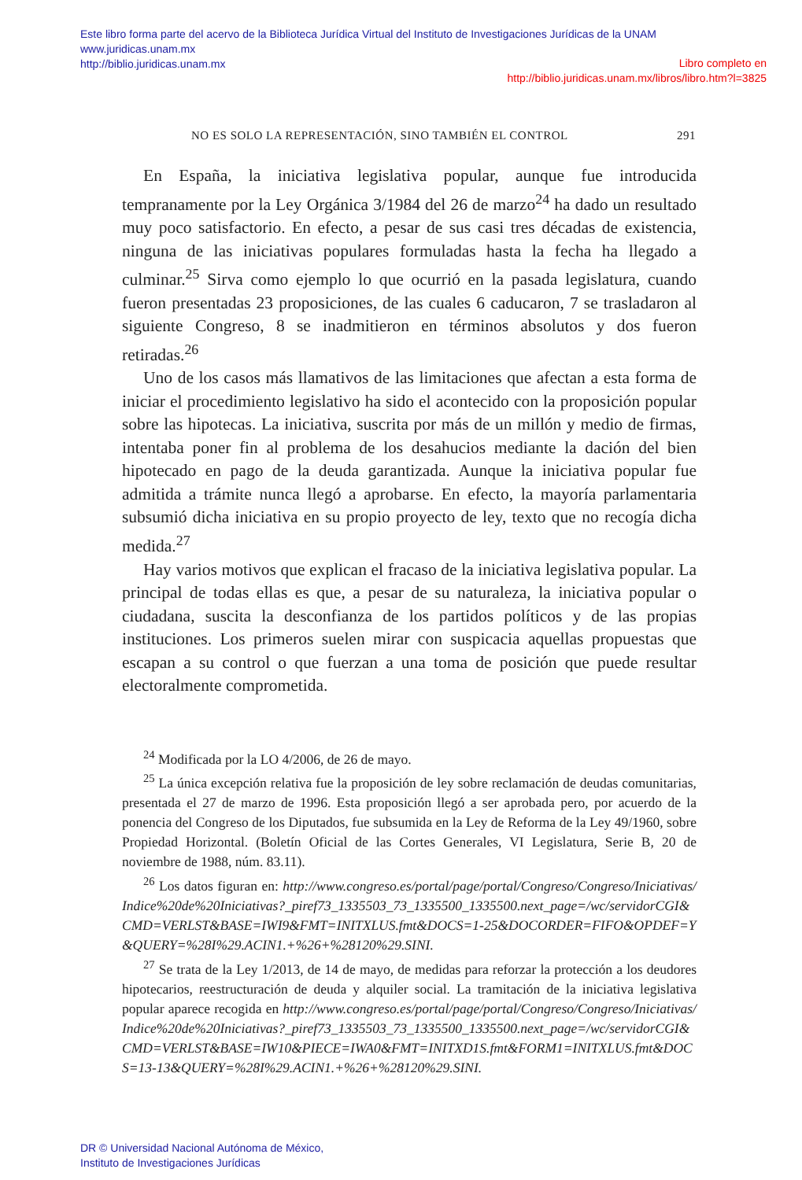Este libro forma parte del acervo de la Biblioteca Jurídica Virtual del Instituto de Investigaciones Jurídicas de la UNAM
www.juridicas.unam.mx
http://biblio.juridicas.unam.mx
Libro completo en
http://biblio.juridicas.unam.mx/libros/libro.htm?l=3825
NO ES SOLO LA REPRESENTACIÓN, SINO TAMBIÉN EL CONTROL 291
En España, la iniciativa legislativa popular, aunque fue introducida tempranamente por la Ley Orgánica 3/1984 del 26 de marzo<sup>24</sup> ha dado un resultado muy poco satisfactorio. En efecto, a pesar de sus casi tres décadas de existencia, ninguna de las iniciativas populares formuladas hasta la fecha ha llegado a culminar.<sup>25</sup> Sirva como ejemplo lo que ocurrió en la pasada legislatura, cuando fueron presentadas 23 proposiciones, de las cuales 6 caducaron, 7 se trasladaron al siguiente Congreso, 8 se inadmitieron en términos absolutos y dos fueron retiradas.<sup>26</sup>
Uno de los casos más llamativos de las limitaciones que afectan a esta forma de iniciar el procedimiento legislativo ha sido el acontecido con la proposición popular sobre las hipotecas. La iniciativa, suscrita por más de un millón y medio de firmas, intentaba poner fin al problema de los desahucios mediante la dación del bien hipotecado en pago de la deuda garantizada. Aunque la iniciativa popular fue admitida a trámite nunca llegó a aprobarse. En efecto, la mayoría parlamentaria subsumió dicha iniciativa en su propio proyecto de ley, texto que no recogía dicha medida.<sup>27</sup>
Hay varios motivos que explican el fracaso de la iniciativa legislativa popular. La principal de todas ellas es que, a pesar de su naturaleza, la iniciativa popular o ciudadana, suscita la desconfianza de los partidos políticos y de las propias instituciones. Los primeros suelen mirar con suspicacia aquellas propuestas que escapan a su control o que fuerzan a una toma de posición que puede resultar electoralmente comprometida.
<sup>24</sup> Modificada por la LO 4/2006, de 26 de mayo.
<sup>25</sup> La única excepción relativa fue la proposición de ley sobre reclamación de deudas comunitarias, presentada el 27 de marzo de 1996. Esta proposición llegó a ser aprobada pero, por acuerdo de la ponencia del Congreso de los Diputados, fue subsumida en la Ley de Reforma de la Ley 49/1960, sobre Propiedad Horizontal. (Boletín Oficial de las Cortes Generales, VI Legislatura, Serie B, 20 de noviembre de 1988, núm. 83.11).
<sup>26</sup> Los datos figuran en: http://www.congreso.es/portal/page/portal/Congreso/Congreso/Iniciativas/Indice%20de%20Iniciativas?_piref73_1335503_73_1335500_1335500.next_page=/wc/servidorCGI&CMD=VERLST&BASE=IWI9&FMT=INITXLUS.fmt&DOCS=1-25&DOCORDER=FIFO&OPDEF=Y&QUERY=%28I%29.ACIN1.+%26+%28120%29.SINI.
<sup>27</sup> Se trata de la Ley 1/2013, de 14 de mayo, de medidas para reforzar la protección a los deudores hipotecarios, reestructuración de deuda y alquiler social. La tramitación de la iniciativa legislativa popular aparece recogida en http://www.congreso.es/portal/page/portal/Congreso/Congreso/Iniciativas/Indice%20de%20Iniciativas?_piref73_1335503_73_1335500_1335500.next_page=/wc/servidorCGI&CMD=VERLST&BASE=IW10&PIECE=IWA0&FMT=INITXD1S.fmt&FORM1=INITXLUS.fmt&DOCS=13-13&QUERY=%28I%29.ACIN1.+%26+%28120%29.SINI.
DR © Universidad Nacional Autónoma de México,
Instituto de Investigaciones Jurídicas